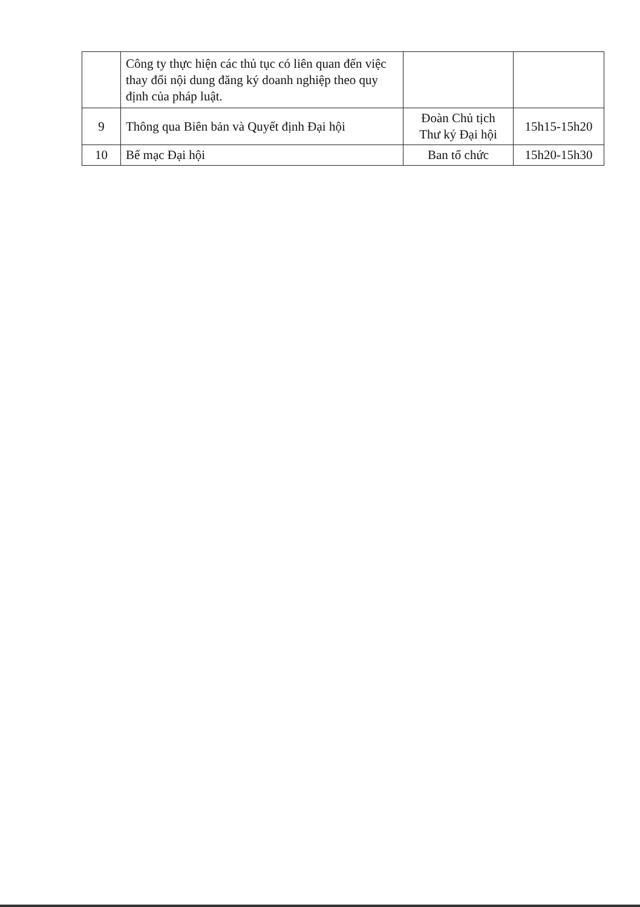| | Công ty thực hiện các thủ tục có liên quan đến việc thay đổi nội dung đăng ký doanh nghiệp theo quy định của pháp luật. | | |
| 9 | Thông qua Biên bản và Quyết định Đại hội | Đoàn Chủ tịch Thư ký Đại hội | 15h15-15h20 |
| 10 | Bế mạc Đại hội | Ban tổ chức | 15h20-15h30 |